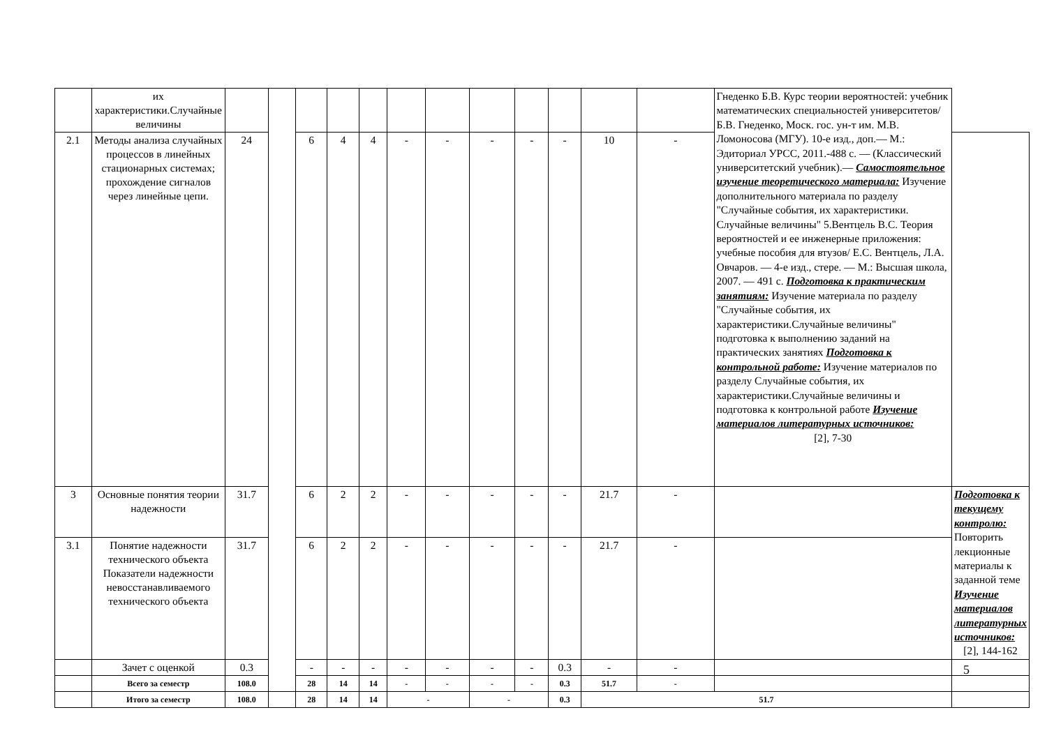| | их характеристики.Случайные величины | | | | | | | | | | | | | Гнеденко Б.В. Курс теории вероятностей: учебник математических специальностей университетов/ Б.В. Гнеденко, Моск. гос. ун-т им. М.В. Ломоносова (МГУ). 10-е изд., доп.— М.: Эдиториал УРСС, 2011.-488 с. — (Классический университетский учебник).— Самостоятельное изучение теоретического материала: Изучение дополнительного материала по разделу "Случайные события, их характеристики. Случайные величины" 5.Вентцель В.С. Теория вероятностей и ее инженерные приложения: учебные пособия для втузов/ Е.С. Вентцель, Л.А. Овчаров. — 4-е изд., стере. — М.: Высшая школа, 2007. — 491 с. Подготовка к практическим занятиям: Изучение материала по разделу "Случайные события, их характеристики.Случайные величины" подготовка к выполнению заданий на практических занятиях Подготовка к контрольной работе: Изучение материалов по разделу Случайные события, их характеристики.Случайные величины и подготовка к контрольной работе Изучение материалов литературных источников: [2], 7-30 | |
| 2.1 | Методы анализа случайных процессов в линейных стационарных системах; прохождение сигналов через линейные цепи. | 24 | | 6 | 4 | 4 | - | - | - | - | - | 10 | - | | |
| 3 | Основные понятия теории надежности | 31.7 | | 6 | 2 | 2 | - | - | - | - | - | 21.7 | - | | Подготовка к текущему контролю: Повторить лекционные материалы к заданной теме Изучение материалов литературных источников: [2], 144-162 |
| 3.1 | Понятие надежности технического объекта Показатели надежности невосстанавливаемого технического объекта | 31.7 | | 6 | 2 | 2 | - | - | - | - | - | 21.7 | - | | |
| | Зачет с оценкой | 0.3 | | - | - | - | - | - | - | - | 0.3 | - | - | | |
| | Всего за семестр | 108.0 | | 28 | 14 | 14 | - | - | - | - | 0.3 | 51.7 | - | | |
| | Итого за семестр | 108.0 | | 28 | 14 | 14 | - | | - | | 0.3 | 51.7 | | | |
5